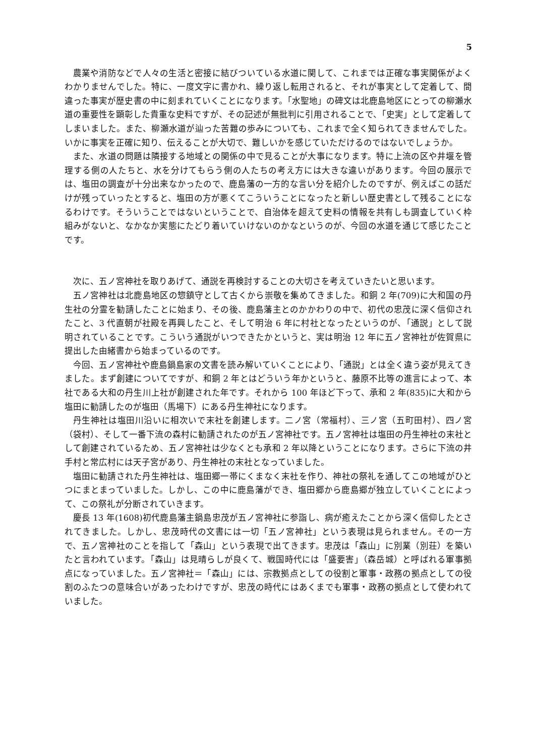5
農業や消防などで人々の生活と密接に結びついている水道に関して、これまでは正確な事実関係がよくわかりませんでした。特に、一度文字に書かれ、繰り返し転用されると、それが事実として定着して、間違った事実が歴史書の中に刻まれていくことになります。「水聖地」の碑文は北鹿島地区にとっての柳瀬水道の重要性を顕彰した貴重な史料ですが、その記述が無批判に引用されることで、「史実」として定着してしまいました。また、柳瀬水道が辿った苦難の歩みについても、これまで全く知られてきませんでした。いかに事実を正確に知り、伝えることが大切で、難しいかを感じていただけるのではないでしょうか。
また、水道の問題は隣接する地域との関係の中で見ることが大事になります。特に上流の区や井堰を管理する側の人たちと、水を分けてもらう側の人たちの考え方には大きな違いがあります。今回の展示では、塩田の調査が十分出来なかったので、鹿島藩の一方的な言い分を紹介したのですが、例えばこの話だけが残っていったとすると、塩田の方が悪くてこういうことになったと新しい歴史書として残ることになるわけです。そういうことではないということで、自治体を超えて史料の情報を共有しも調査していく枠組みがないと、なかなか実態にたどり着いていけないのかなというのが、今回の水道を通じて感じたことです。
次に、五ノ宮神社を取りあげて、通説を再検討することの大切さを考えていきたいと思います。
五ノ宮神社は北鹿島地区の惣鎮守として古くから崇敬を集めてきました。和銅 2 年(709)に大和国の丹生社の分霊を勧請したことに始まり、その後、鹿島藩主とのかかわりの中で、初代の忠茂に深く信仰されたこと、3 代直朝が社殿を再興したこと、そして明治 6 年に村社となったというのが、「通説」として説明されていることです。こういう通説がいつできたかというと、実は明治 12 年に五ノ宮神社が佐賀県に提出した由緒書から始まっているのです。
今回、五ノ宮神社や鹿島鍋島家の文書を読み解いていくことにより、「通説」とは全く違う姿が見えてきました。まず創建についてですが、和銅 2 年とはどういう年かというと、藤原不比等の進言によって、本社である大和の丹生川上社が創建された年です。それから 100 年ほど下って、承和 2 年(835)に大和から塩田に勧請したのが塩田（馬場下）にある丹生神社になります。
丹生神社は塩田川沿いに相次いで末社を創建します。二ノ宮（常福村）、三ノ宮（五町田村）、四ノ宮（袋村）、そして一番下流の森村に勧請されたのが五ノ宮神社です。五ノ宮神社は塩田の丹生神社の末社として創建されているため、五ノ宮神社は少なくとも承和 2 年以降ということになります。さらに下流の井手村と常広村には天子宮があり、丹生神社の末社となっていました。
塩田に勧請された丹生神社は、塩田郷一帯にくまなく末社を作り、神社の祭礼を通してこの地域がひとつにまとまっていました。しかし、この中に鹿島藩ができ、塩田郷から鹿島郷が独立していくことによって、この祭礼が分断されていきます。
慶長 13 年(1608)初代鹿島藩主鍋島忠茂が五ノ宮神社に参詣し、病が癒えたことから深く信仰したとされてきました。しかし、忠茂時代の文書には一切「五ノ宮神社」という表現は見られません。その一方で、五ノ宮神社のことを指して「森山」という表現で出てきます。忠茂は「森山」に別業（別荘）を築いたと言われています。「森山」は見晴らしが良くて、戦国時代には「盛要害」（森岳城）と呼ばれる軍事拠点になっていました。五ノ宮神社＝「森山」には、宗教拠点としての役割と軍事・政務の拠点としての役割のふたつの意味合いがあったわけですが、忠茂の時代にはあくまでも軍事・政務の拠点として使われていました。